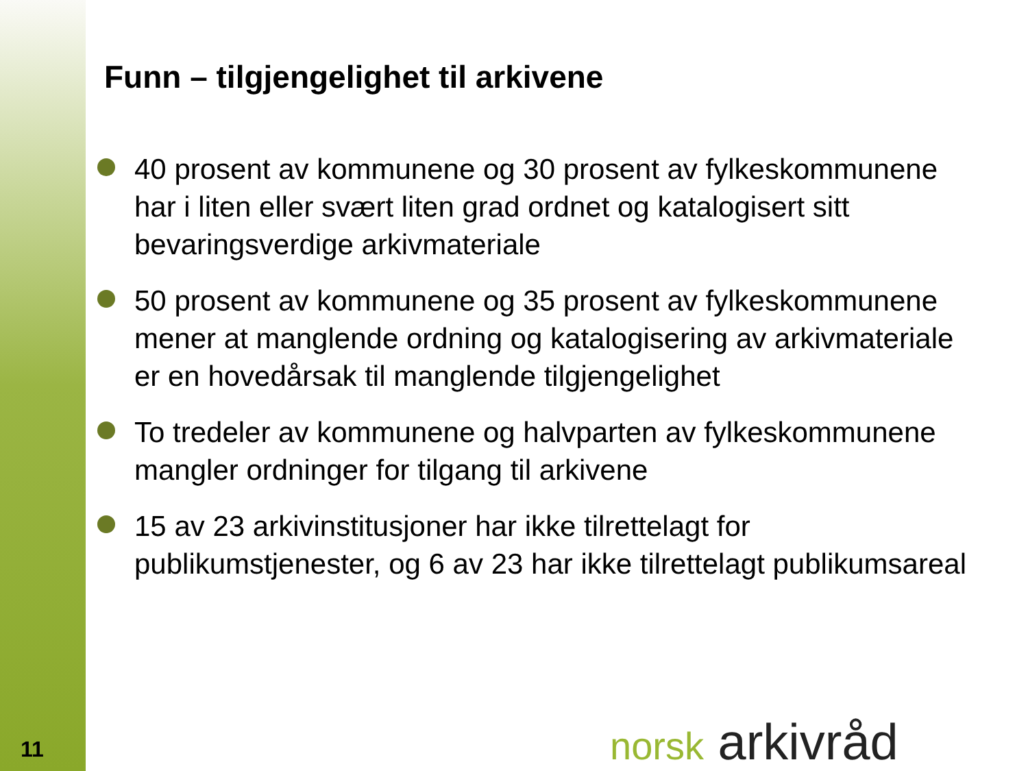Funn – tilgjengelighet til arkivene
40 prosent av kommunene og 30 prosent av fylkeskommunene har i liten eller svært liten grad ordnet og katalogisert sitt bevaringsverdige arkivmateriale
50 prosent av kommunene og 35 prosent av fylkeskommunene mener at manglende ordning og katalogisering av arkivmateriale er en hovedårsak til manglende tilgjengelighet
To tredeler av kommunene og halvparten av fylkeskommunene mangler ordninger for tilgang til arkivene
15 av 23 arkivinstitusjoner har ikke tilrettelagt for publikumstjenester, og 6 av 23 har ikke tilrettelagt publikumsareal
11 norsk arkivråd